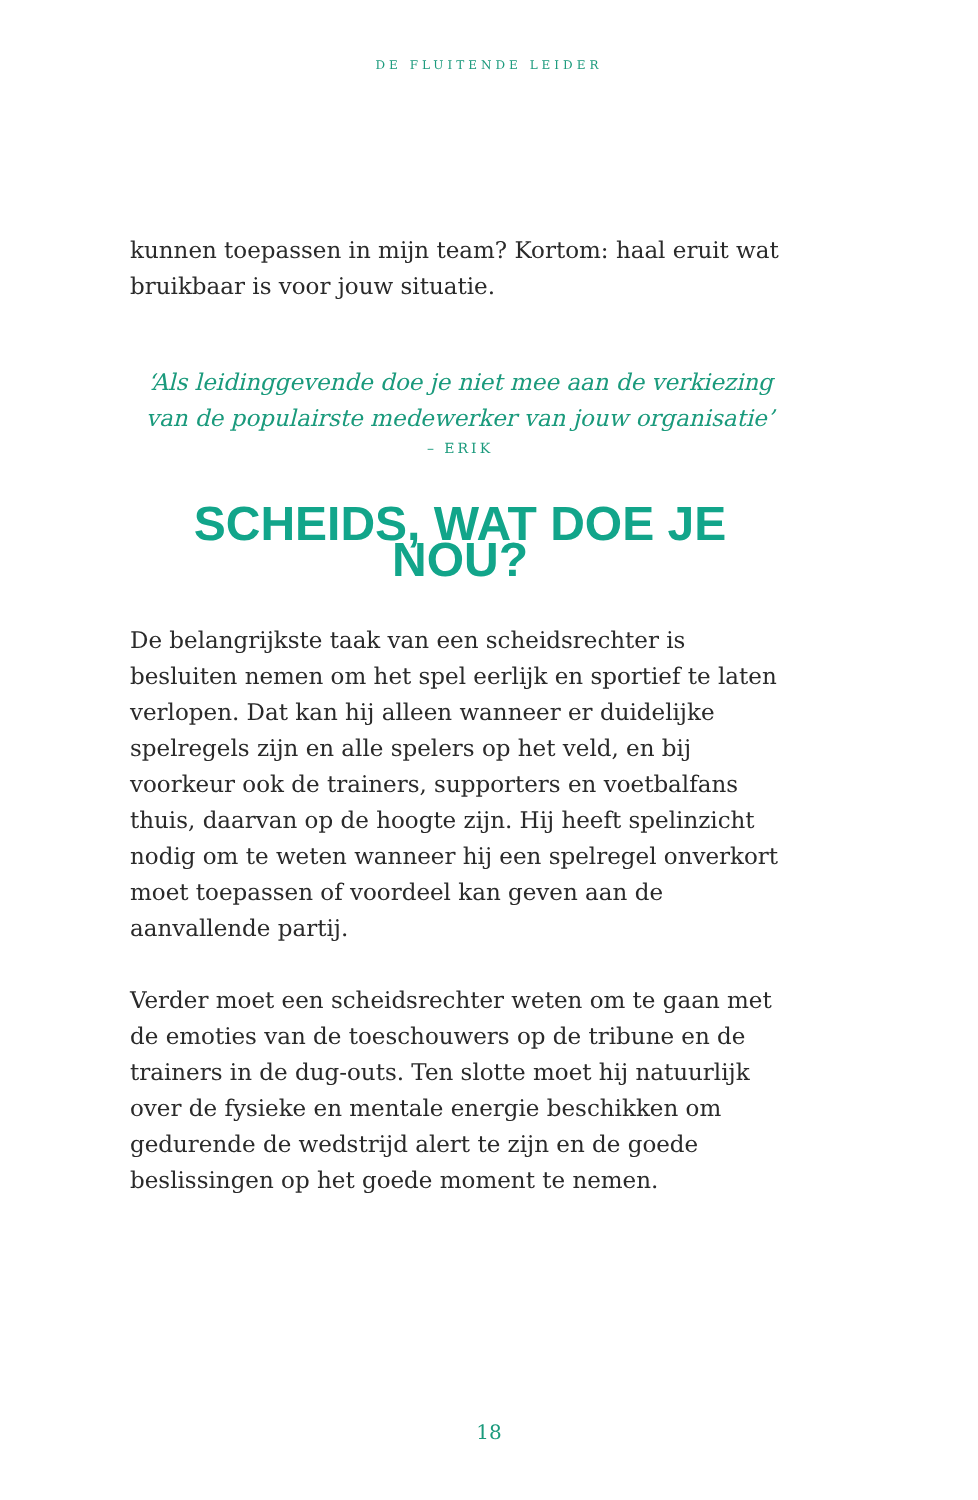DE FLUITENDE LEIDER
kunnen toepassen in mijn team? Kortom: haal eruit wat bruikbaar is voor jouw situatie.
‘Als leidinggevende doe je niet mee aan de verkiezing
van de populairste medewerker van jouw organisatie’
– ERIK
SCHEIDS, WAT DOE JE NOU?
De belangrijkste taak van een scheidsrechter is besluiten nemen om het spel eerlijk en sportief te laten verlopen. Dat kan hij alleen wanneer er duidelijke spelregels zijn en alle spelers op het veld, en bij voorkeur ook de trainers, suppor­ters en voetbalfans thuis, daarvan op de hoogte zijn. Hij heeft spelinzicht nodig om te weten wanneer hij een spel­regel onverkort moet toepassen of voordeel kan geven aan de aanvallende partij.
Verder moet een scheidsrechter weten om te gaan met de emoties van de toeschouwers op de tribune en de trainers in de dug-outs. Ten slotte moet hij natuurlijk over de fysieke en mentale energie beschikken om gedurende de wedstrijd alert te zijn en de goede beslissingen op het goede moment te nemen.
18